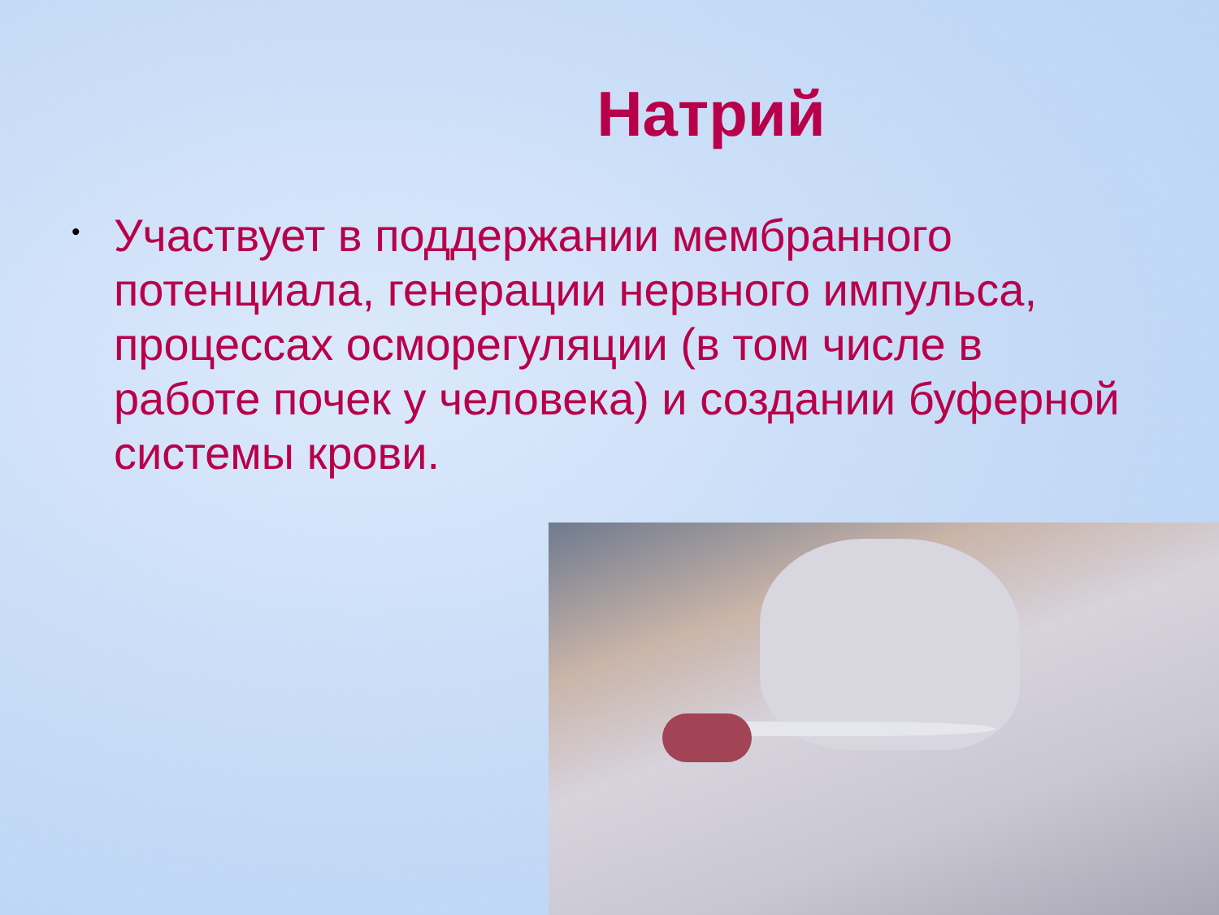Натрий
•
Участвует в поддержании мембранного потенциала, генерации нервного импульса, процессах осморегуляции (в том числе в работе почек у человека) и создании буферной системы крови.